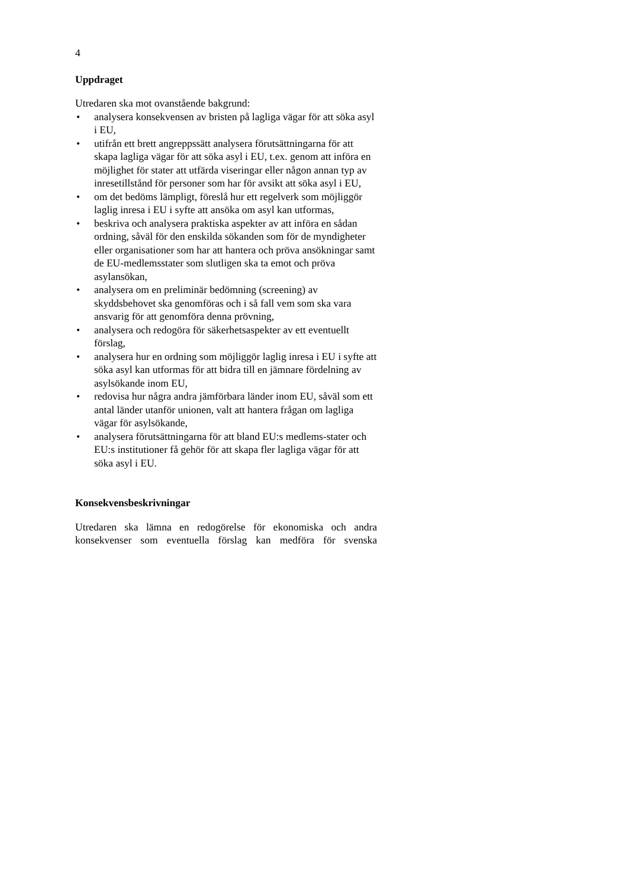4
Uppdraget
Utredaren ska mot ovanstående bakgrund:
• analysera konsekvensen av bristen på lagliga vägar för att söka asyl i EU,
• utifrån ett brett angreppssätt analysera förutsättningarna för att skapa lagliga vägar för att söka asyl i EU, t.ex. genom att införa en möjlighet för stater att utfärda viseringar eller någon annan typ av inresetillstånd för personer som har för avsikt att söka asyl i EU,
• om det bedöms lämpligt, föreslå hur ett regelverk som möjliggör laglig inresa i EU i syfte att ansöka om asyl kan utformas,
• beskriva och analysera praktiska aspekter av att införa en sådan ordning, såväl för den enskilda sökanden som för de myndigheter eller organisationer som har att hantera och pröva ansökningar samt de EU-medlemsstater som slutligen ska ta emot och pröva asylansökan,
• analysera om en preliminär bedömning (screening) av skyddsbehovet ska genomföras och i så fall vem som ska vara ansvarig för att genomföra denna prövning,
• analysera och redogöra för säkerhetsaspekter av ett eventuellt förslag,
• analysera hur en ordning som möjliggör laglig inresa i EU i syfte att söka asyl kan utformas för att bidra till en jämnare fördelning av asylsökande inom EU,
• redovisa hur några andra jämförbara länder inom EU, såväl som ett antal länder utanför unionen, valt att hantera frågan om lagliga vägar för asylsökande,
• analysera förutsättningarna för att bland EU:s medlems-stater och EU:s institutioner få gehör för att skapa fler lagliga vägar för att söka asyl i EU.
Konsekvensbeskrivningar
Utredaren ska lämna en redogörelse för ekonomiska och andra konsekvenser som eventuella förslag kan medföra för svenska